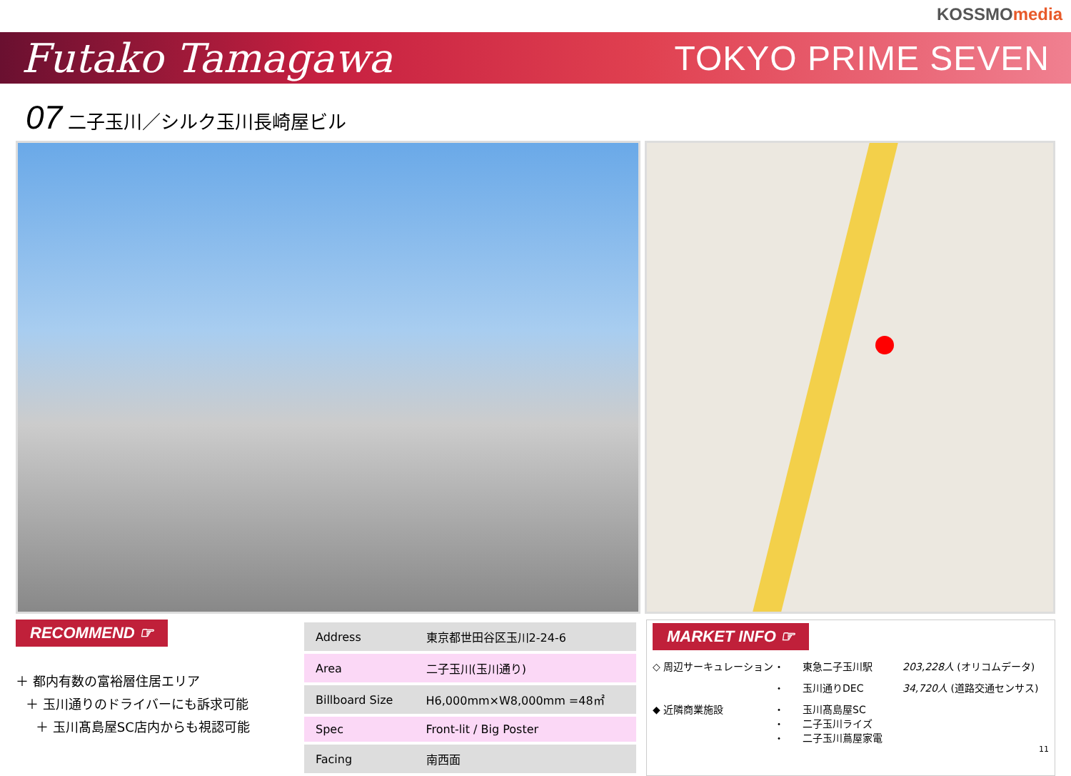KOSSMOmedia
Futako Tamagawa
TOKYO PRIME SEVEN
07 二子玉川／シルク玉川長崎屋ビル
RECOMMEND ☞
＋ 都内有数の富裕層住居エリア
＋ 玉川通りのドライバーにも訴求可能
＋ 玉川髙島屋SC店内からも視認可能
| Address | 東京都世田谷区玉川2-24-6 |
| Area | 二子玉川(玉川通り) |
| Billboard Size | H6,000mm×W8,000mm =48㎡ |
| Spec | Front-lit / Big Poster |
| Facing | 南西面 |
MARKET INFO ☞
◇ 周辺サーキュレーション
・
東急二子玉川駅
203,228人 (オリコムデータ)
・
玉川通りDEC
34,720人 (道路交通センサス)
◆ 近隣商業施設
・
・
・
玉川髙島屋SC
二子玉川ライズ
二子玉川蔦屋家電
11